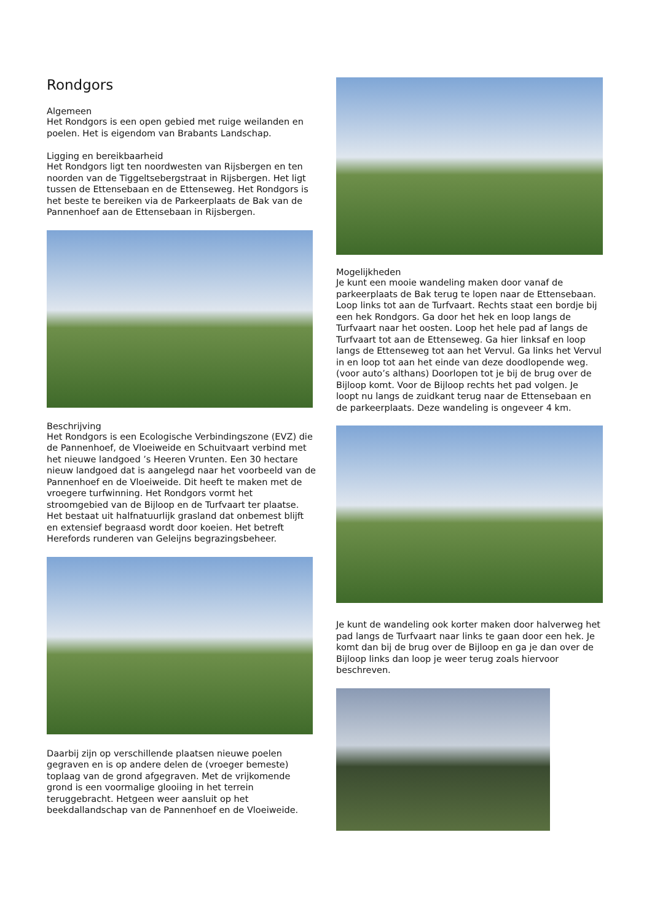Rondgors
Algemeen
Het Rondgors is een open gebied met ruige weilanden en poelen. Het is eigendom van Brabants Landschap.
Ligging en bereikbaarheid
Het Rondgors ligt ten noordwesten van Rijsbergen en ten noorden van de Tiggeltsebergstraat in Rijsbergen. Het ligt tussen de Ettensebaan en de Ettenseweg. Het Rondgors is het beste te bereiken via de Parkeerplaats de Bak van de Pannenhoef aan de Ettensebaan in Rijsbergen.
Beschrijving
Het Rondgors is een Ecologische Verbindingszone (EVZ) die de Pannenhoef, de Vloeiweide en Schuitvaart verbind met het nieuwe landgoed ’s Heeren Vrunten. Een 30 hectare nieuw landgoed dat is aangelegd naar het voorbeeld van de Pannenhoef en de Vloeiweide. Dit heeft te maken met de vroegere turfwinning. Het Rondgors vormt het stroomgebied van de Bijloop en de Turfvaart ter plaatse. Het bestaat uit halfnatuurlijk grasland dat onbemest blijft en extensief begraasd wordt door koeien. Het betreft Herefords runderen van Geleijns begrazingsbeheer.
Daarbij zijn op verschillende plaatsen nieuwe poelen gegraven en is op andere delen de (vroeger bemeste) toplaag van de grond afgegraven. Met de vrijkomende grond is een voormalige glooiing in het terrein teruggebracht. Hetgeen weer aansluit op het beekdallandschap van de Pannenhoef en de Vloeiweide.
Mogelijkheden
Je kunt een mooie wandeling maken door vanaf de parkeerplaats de Bak terug te lopen naar de Ettensebaan. Loop links tot aan de Turfvaart. Rechts staat een bordje bij een hek Rondgors. Ga door het hek en loop langs de Turfvaart naar het oosten. Loop het hele pad af langs de Turfvaart tot aan de Ettenseweg. Ga hier linksaf en loop langs de Ettenseweg tot aan het Vervul. Ga links het Vervul in en loop tot aan het einde van deze doodlopende weg. (voor auto’s althans) Doorlopen tot je bij de brug over de Bijloop komt. Voor de Bijloop rechts het pad volgen. Je loopt nu langs de zuidkant terug naar de Ettensebaan en de parkeerplaats. Deze wandeling is ongeveer 4 km.
Je kunt de wandeling ook korter maken door halverweg het pad langs de Turfvaart naar links te gaan door een hek. Je komt dan bij de brug over de Bijloop en ga je dan over de Bijloop links dan loop je weer terug zoals hiervoor beschreven.